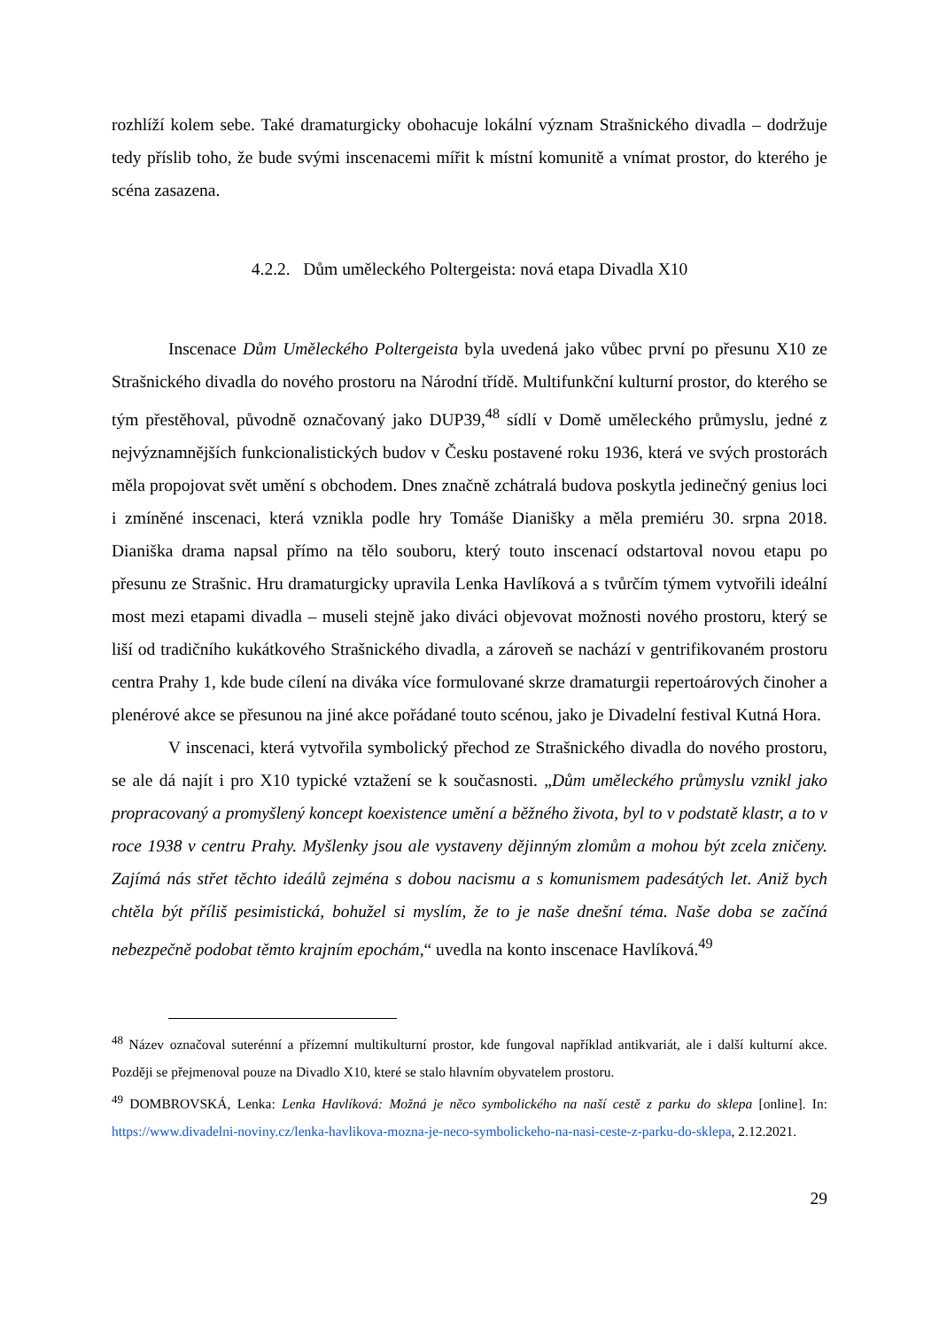rozhlíží kolem sebe. Také dramaturgicky obohacuje lokální význam Strašnického divadla – dodržuje tedy příslib toho, že bude svými inscenacemi mířit k místní komunitě a vnímat prostor, do kterého je scéna zasazena.
4.2.2. Dům uměleckého Poltergeista: nová etapa Divadla X10
Inscenace Dům Uměleckého Poltergeista byla uvedená jako vůbec první po přesunu X10 ze Strašnického divadla do nového prostoru na Národní třídě. Multifunkční kulturní prostor, do kterého se tým přestěhoval, původně označovaný jako DUP39,<sup>48</sup> sídlí v Domě uměleckého průmyslu, jedné z nejvýznamnějších funkcionalistických budov v Česku postavené roku 1936, která ve svých prostorách měla propojovat svět umění s obchodem. Dnes značně zchátralá budova poskytla jedinečný genius loci i zmíněné inscenaci, která vznikla podle hry Tomáše Dianišky a měla premiéru 30. srpna 2018. Dianiška drama napsal přímo na tělo souboru, který touto inscenací odstartoval novou etapu po přesunu ze Strašnic. Hru dramaturgicky upravila Lenka Havlíková a s tvůrčím týmem vytvořili ideální most mezi etapami divadla – museli stejně jako diváci objevovat možnosti nového prostoru, který se liší od tradičního kukátkového Strašnického divadla, a zároveň se nachází v gentrifikovaném prostoru centra Prahy 1, kde bude cílení na diváka více formulované skrze dramaturgii repertoárových činoher a plenérové akce se přesunou na jiné akce pořádané touto scénou, jako je Divadelní festival Kutná Hora.
V inscenaci, která vytvořila symbolický přechod ze Strašnického divadla do nového prostoru, se ale dá najít i pro X10 typické vztažení se k současnosti. „Dům uměleckého průmyslu vznikl jako propracovaný a promyšlený koncept koexistence umění a běžného života, byl to v podstatě klastr, a to v roce 1938 v centru Prahy. Myšlenky jsou ale vystaveny dějinným zlomům a mohou být zcela zničeny. Zajímá nás střet těchto ideálů zejména s dobou nacismu a s komunismem padesátých let. Aniž bych chtěla být příliš pesimistická, bohužel si myslím, že to je naše dnešní téma. Naše doba se začíná nebezpečně podobat těmto krajním epochám,“ uvedla na konto inscenace Havlíková.<sup>49</sup>
<sup>48</sup> Název označoval suterénní a přízemní multikulturní prostor, kde fungoval například antikvariát, ale i další kulturní akce. Později se přejmenoval pouze na Divadlo X10, které se stalo hlavním obyvatelem prostoru.
<sup>49</sup> DOMBROVSKÁ, Lenka: Lenka Havlíková: Možná je něco symbolického na naší cestě z parku do sklepa [online]. In: https://www.divadelni-noviny.cz/lenka-havlikova-mozna-je-neco-symbolickeho-na-nasi-ceste-z-parku-do-sklepa, 2.12.2021.
29